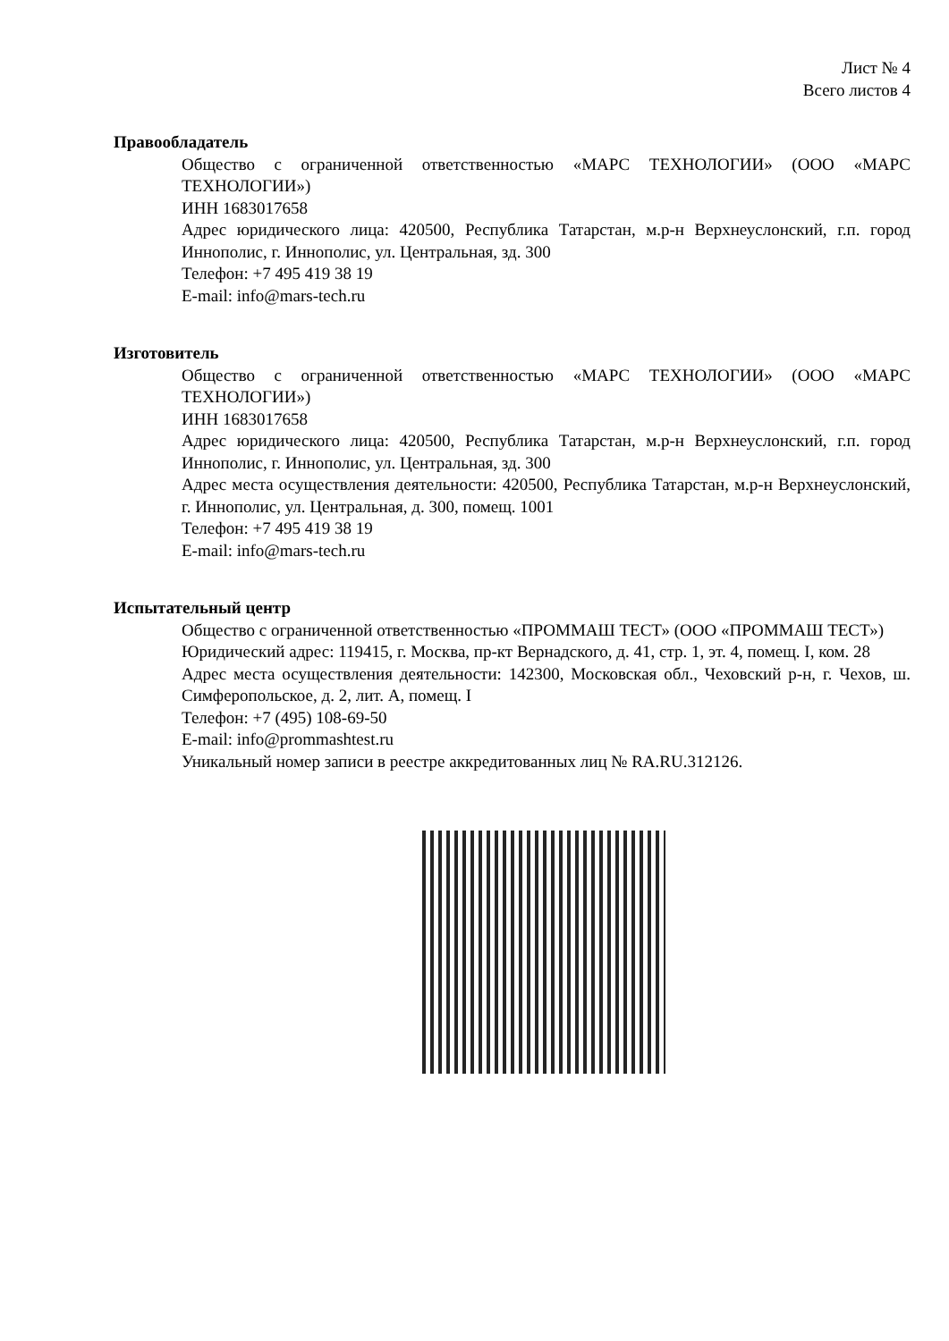Лист № 4
Всего листов 4
Правообладатель
Общество с ограниченной ответственностью «МАРС ТЕХНОЛОГИИ» (ООО «МАРС ТЕХНОЛОГИИ»)
ИНН 1683017658
Адрес юридического лица: 420500, Республика Татарстан, м.р-н Верхнеуслонский, г.п. город Иннополис, г. Иннополис, ул. Центральная, зд. 300
Телефон: +7 495 419 38 19
E-mail: info@mars-tech.ru
Изготовитель
Общество с ограниченной ответственностью «МАРС ТЕХНОЛОГИИ» (ООО «МАРС ТЕХНОЛОГИИ»)
ИНН 1683017658
Адрес юридического лица: 420500, Республика Татарстан, м.р-н Верхнеуслонский, г.п. город Иннополис, г. Иннополис, ул. Центральная, зд. 300
Адрес места осуществления деятельности: 420500, Республика Татарстан, м.р-н Верхнеуслонский, г. Иннополис, ул. Центральная, д. 300, помещ. 1001
Телефон: +7 495 419 38 19
E-mail: info@mars-tech.ru
Испытательный центр
Общество с ограниченной ответственностью «ПРОММАШ ТЕСТ» (ООО «ПРОММАШ ТЕСТ»)
Юридический адрес: 119415, г. Москва, пр-кт Вернадского, д. 41, стр. 1, эт. 4, помещ. I, ком. 28
Адрес места осуществления деятельности: 142300, Московская обл., Чеховский р-н, г. Чехов, ш. Симферопольское, д. 2, лит. А, помещ. I
Телефон: +7 (495) 108-69-50
E-mail: info@prommashtest.ru
Уникальный номер записи в реестре аккредитованных лиц № RA.RU.312126.